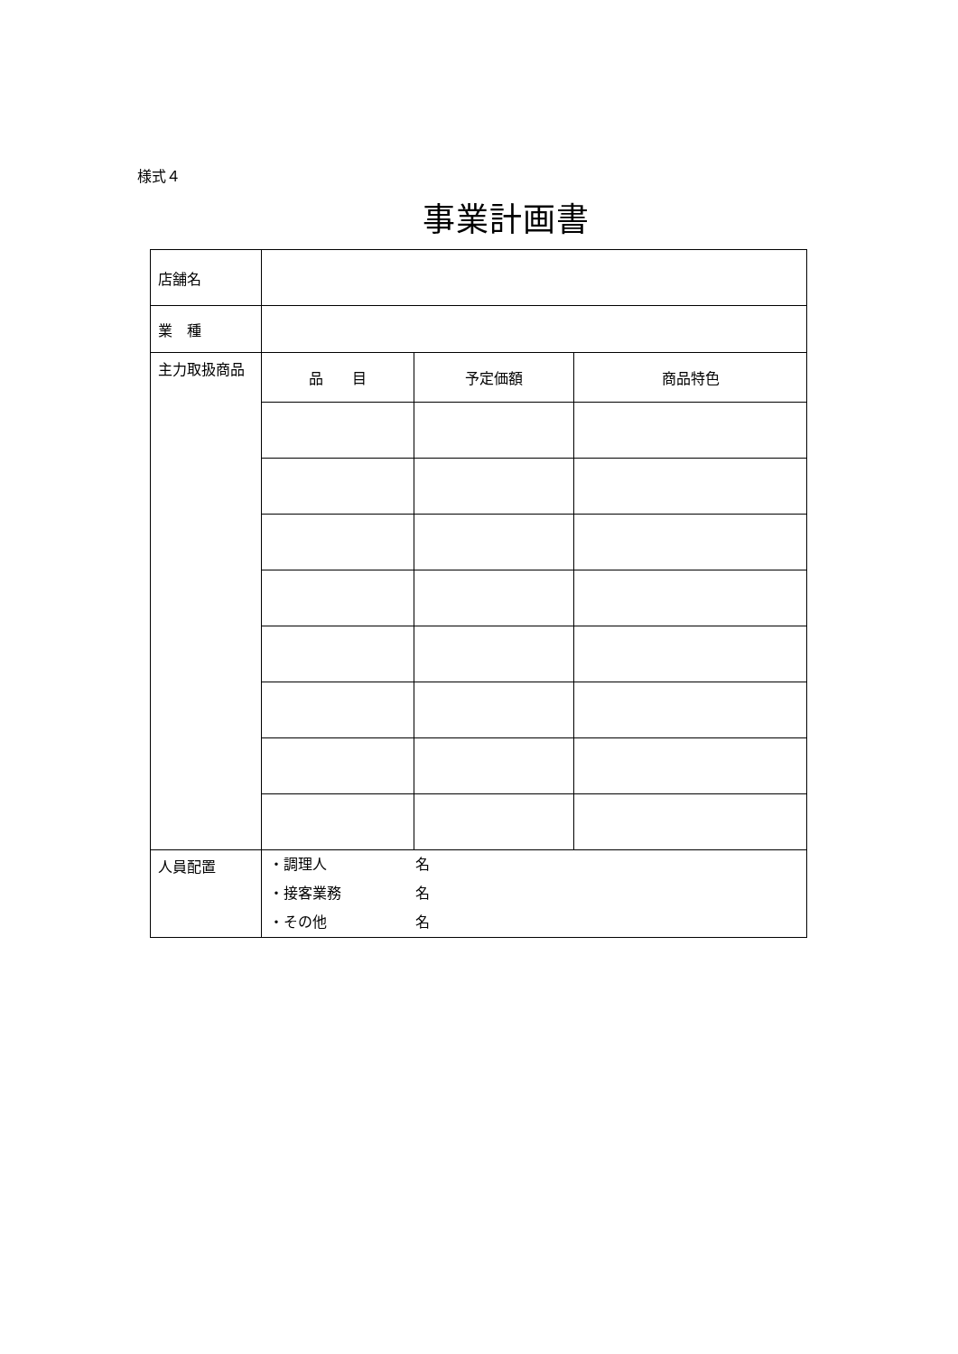様式４
事業計画書
| 店舗名 | | | |
| 業 種 | | | |
| 主力取扱商品 | 品 目 | 予定価額 | 商品特色 |
| 人員配置 | ・調理人 名 ・接客業務 名 ・その他 名 | | |